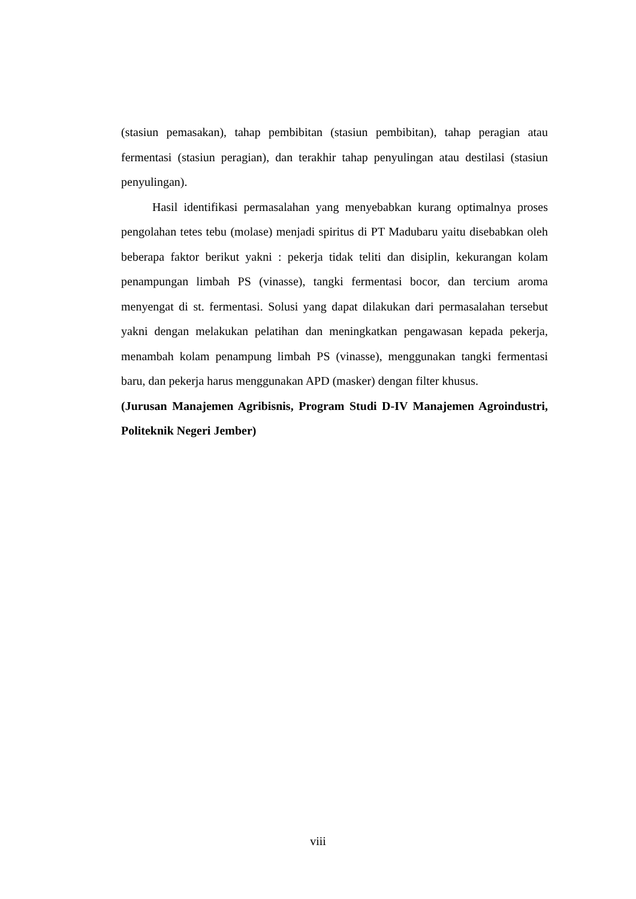(stasiun pemasakan), tahap pembibitan (stasiun pembibitan), tahap peragian atau fermentasi (stasiun peragian), dan terakhir tahap penyulingan atau destilasi (stasiun penyulingan).
Hasil identifikasi permasalahan yang menyebabkan kurang optimalnya proses pengolahan tetes tebu (molase) menjadi spiritus di PT Madubaru yaitu disebabkan oleh beberapa faktor berikut yakni : pekerja tidak teliti dan disiplin, kekurangan kolam penampungan limbah PS (vinasse), tangki fermentasi bocor, dan tercium aroma menyengat di st. fermentasi. Solusi yang dapat dilakukan dari permasalahan tersebut yakni dengan melakukan pelatihan dan meningkatkan pengawasan kepada pekerja, menambah kolam penampung limbah PS (vinasse), menggunakan tangki fermentasi baru, dan pekerja harus menggunakan APD (masker) dengan filter khusus.
(Jurusan Manajemen Agribisnis, Program Studi D-IV Manajemen Agroindustri, Politeknik Negeri Jember)
viii